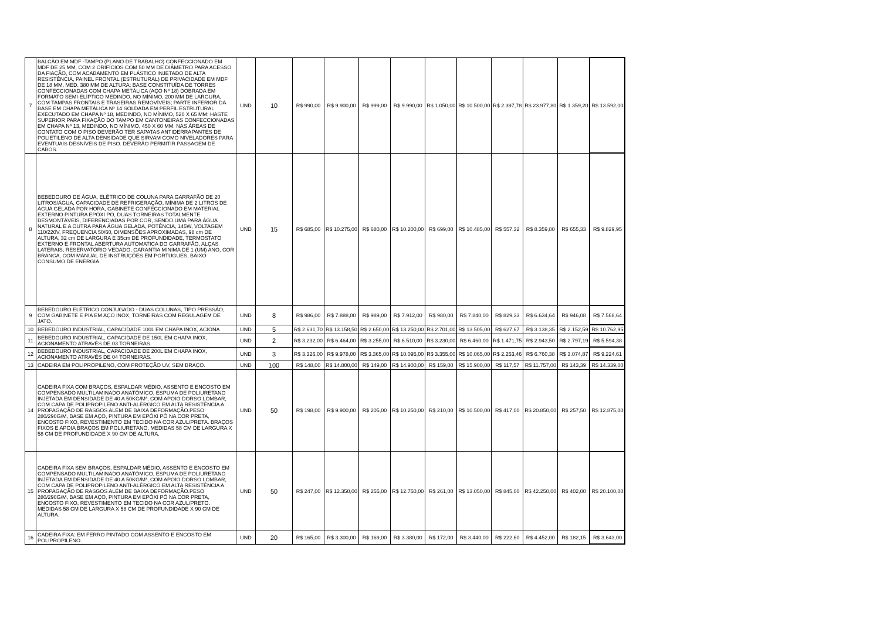| 7 | BALCÃO EM MDF -TAMPO (PLANO DE TRABALHO) CONFECCIONADO EM MDF DE 25 MM, COM 2 ORIFÍCIOS COM 50 MM DE DIÂMETRO PARA ACESSO DA FIAÇÃO, COM ACABAMENTO EM PLÁSTICO INJETADO DE ALTA RESISTÊNCIA, PAINEL FRONTAL (ESTRUTURAL) DE PRIVACIDADE EM MDF DE 18 MM, MED. 380 MM DE ALTURA; BASE CONSTITUÍDA DE TORRES CONFECCIONADAS COM CHAPA METÁLICA (AÇO Nº 18) DOBRADA EM FORMATO SEMI-ELÍPTICO MEDINDO, NO MÍNIMO, 200 MM DE LARGURA, COM TAMPAS FRONTAIS E TRASEIRAS REMOVÍVEIS; PARTE INFERIOR DA BASE EM CHAPA METÁLICA Nº 14 SOLDADA EM PERFIL ESTRUTURAL EXECUTADO EM CHAPA Nº 18, MEDINDO, NO MÍNIMO, 520 X 65 MM; HASTE SUPERIOR PARA FIXAÇÃO DO TAMPO EM CANTONEIRAS CONFECCIONADAS EM CHAPA Nº 13, MEDINDO, NO MÍNIMO, 450 X 60 MM. NAS ÁREAS DE CONTATO COM O PISO DEVERÃO TER SAPATAS ANTIDERRAPANTES DE POLIETILENO DE ALTA DENSIDADE QUE SIRVAM COMO NIVELADORES PARA EVENTUAIS DESNÍVEIS DE PISO. DEVERÃO PERMITIR PASSAGEM DE CABOS. | UND | 10 | R$ 990,00 | R$ 9.900,00 | R$ 999,00 | R$ 9.990,00 | R$ 1.050,00 | R$ 10.500,00 | R$ 2.397,78 | R$ 23.977,80 | R$ 1.359,20 | R$ 13.592,00 |
| 8 | BEBEDOURO DE ÁGUA, ELÉTRICO DE COLUNA PARA GARRAFÃO DE 20 LITROS/ÁGUA, CAPACIDADE DE REFRIGERAÇÃO, MÍNIMA DE 2 LITROS DE ÁGUA GELADA POR HORA, GABINETE CONFECCIONADO EM MATERIAL EXTERNO PINTURA EPÓXI PÓ, DUAS TORNEIRAS TOTALMENTE DESMONTÁVEIS, DIFERENCIADAS POR COR, SENDO UMA PARA ÁGUA NATURAL E A OUTRA PARA ÁGUA GELADA, POTÊNCIA, 145W, VOLTAGEM 110/220V, FREQUENCIA 50/60, DIMENSÕES APROXIMADAS, 98 cm DE ALTURA, 32 cm DE LARGURA E 35cm DE PROFUNDIDADE, TERMOSTATO EXTERNO E FRONTAL ABERTURA AUTOMATICA DO GARRAFÃO, ALÇAS LATERAIS, RESERVATÓRIO VEDADO, GARANTIA MINIMA DE 1 (UM) ANO, COR BRANCA, COM MANUAL DE INSTRUÇÕES EM PORTUGUES, BAIXO CONSUMO DE ENERGIA. | UND | 15 | R$ 685,00 | R$ 10.275,00 | R$ 680,00 | R$ 10.200,00 | R$ 699,00 | R$ 10.485,00 | R$ 557,32 | R$ 8.359,80 | R$ 655,33 | R$ 9.829,95 |
| 9 | BEBEDOURO ELÉTRICO CONJUGADO - DUAS COLUNAS, TIPO PRESSÃO, COM GABINETE E PIA EM AÇO INOX, TORNEIRAS COM REGULAGEM DE JATO. | UND | 8 | R$ 986,00 | R$ 7.888,00 | R$ 989,00 | R$ 7.912,00 | R$ 980,00 | R$ 7.840,00 | R$ 829,33 | R$ 6.634,64 | R$ 946,08 | R$ 7.568,64 |
| 10 | BEBEDOURO INDUSTRIAL, CAPACIDADE 100L EM CHAPA INOX, ACIONA | UND | 5 | R$ 2.631,70 | R$ 13.158,50 | R$ 2.650,00 | R$ 13.250,00 | R$ 2.701,00 | R$ 13.505,00 | R$ 627,67 | R$ 3.138,35 | R$ 2.152,59 | R$ 10.762,95 |
| 11 | BEBEDOURO INDUSTRIAL, CAPACIDADE DE 150L EM CHAPA INOX, ACIONAMENTO ATRAVÉS DE 03 TORNEIRAS. | UND | 2 | R$ 3.232,00 | R$ 6.464,00 | R$ 3.255,00 | R$ 6.510,00 | R$ 3.230,00 | R$ 6.460,00 | R$ 1.471,75 | R$ 2.943,50 | R$ 2.797,19 | R$ 5.594,38 |
| 12 | BEBEDOURO INDUSTRIAL, CAPACIDADE DE 200L EM CHAPA INOX, ACIONAMENTO ATRAVÉS DE 04 TORNEIRAS. | UND | 3 | R$ 3.326,00 | R$ 9.978,00 | R$ 3.365,00 | R$ 10.095,00 | R$ 3.355,00 | R$ 10.065,00 | R$ 2.253,46 | R$ 6.760,38 | R$ 3.074,87 | R$ 9.224,61 |
| 13 | CADEIRA EM POLIPROPILENO, COM PROTEÇÃO UV, SEM BRAÇO. | UND | 100 | R$ 148,00 | R$ 14.800,00 | R$ 149,00 | R$ 14.900,00 | R$ 159,00 | R$ 15.900,00 | R$ 117,57 | R$ 11.757,00 | R$ 143,39 | R$ 14.339,00 |
| 14 | CADEIRA FIXA COM BRAÇOS, ESPALDAR MÉDIO, ASSENTO E ENCOSTO EM COMPENSADO MULTILAMINADO ANATÔMICO, ESPUMA DE POLIURETANO INJETADA EM DENSIDADE DE 40 A 50KG/M³, COM APOIO DORSO LOMBAR, COM CAPA DE POLIPROPILENO ANTI-ALÉRGICO EM ALTA RESISTÊNCIA A PROPAGAÇÃO DE RASGOS ALÉM DE BAIXA DEFORMAÇÃO.PESO 280/290G/M, BASE EM AÇO, PINTURA EM EPÓXI PÓ NA COR PRETA, ENCOSTO FIXO, REVESTIMENTO EM TECIDO NA COR AZUL/PRETA. BRAÇOS FIXOS E APOIA BRAÇOS EM POLIURETANO. MEDIDAS 58 CM DE LARGURA X 58 CM DE PROFUNDIDADE X 90 CM DE ALTURA. | UND | 50 | R$ 198,00 | R$ 9.900,00 | R$ 205,00 | R$ 10.250,00 | R$ 210,00 | R$ 10.500,00 | R$ 417,00 | R$ 20.850,00 | R$ 257,50 | R$ 12.875,00 |
| 15 | CADEIRA FIXA SEM BRAÇOS, ESPALDAR MÉDIO, ASSENTO E ENCOSTO EM COMPENSADO MULTILAMINADO ANATÔMICO, ESPUMA DE POLIURETANO INJETADA EM DENSIDADE DE 40 A 50KG/M³, COM APOIO DORSO LOMBAR, COM CAPA DE POLIPROPILENO ANTI-ALÉRGICO EM ALTA RESISTÊNCIA A PROPAGAÇÃO DE RASGOS ALÉM DE BAIXA DEFORMAÇÃO.PESO 280/290G/M, BASE EM AÇO, PINTURA EM EPÓXI PÓ NA COR PRETA, ENCOSTO FIXO, REVESTIMENTO EM TECIDO NA COR AZUL/PRETO. MEDIDAS 58 CM DE LARGURA X 58 CM DE PROFUNDIDADE X 90 CM DE ALTURA. | UND | 50 | R$ 247,00 | R$ 12.350,00 | R$ 255,00 | R$ 12.750,00 | R$ 261,00 | R$ 13.050,00 | R$ 845,00 | R$ 42.250,00 | R$ 402,00 | R$ 20.100,00 |
| 16 | CADEIRA FIXA: EM FERRO PINTADO COM ASSENTO E ENCOSTO EM POLIPROPILENO. | UND | 20 | R$ 165,00 | R$ 3.300,00 | R$ 169,00 | R$ 3.380,00 | R$ 172,00 | R$ 3.440,00 | R$ 222,60 | R$ 4.452,00 | R$ 182,15 | R$ 3.643,00 |